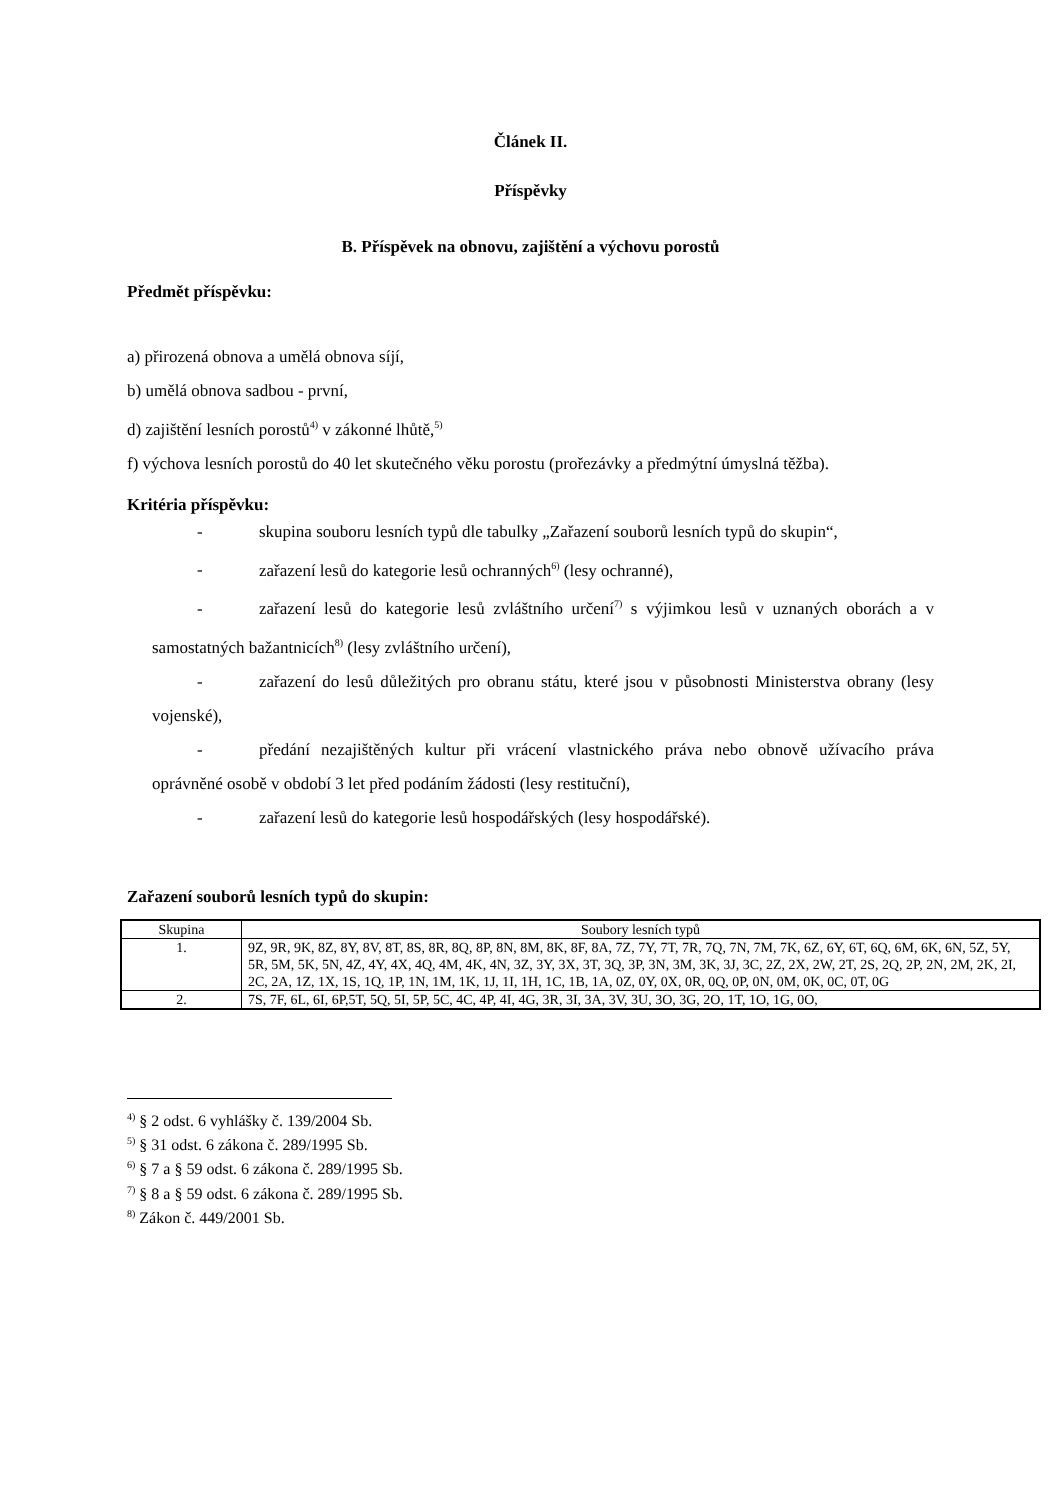Článek II.
Příspěvky
B. Příspěvek na obnovu, zajištění a výchovu porostů
Předmět příspěvku:
a) přirozená obnova a umělá obnova síjí,
b) umělá obnova sadbou - první,
d) zajištění lesních porostů<sup>4)</sup> v zákonné lhůtě,<sup>5)</sup>
f) výchova lesních porostů do 40 let skutečného věku porostu (prořezávky a předmýtní úmyslná těžba).
Kritéria příspěvku:
- skupina souboru lesních typů dle tabulky „Zařazení souborů lesních typů do skupin“,
- zařazení lesů do kategorie lesů ochranných<sup>6)</sup> (lesy ochranné),
- zařazení lesů do kategorie lesů zvláštního určení<sup>7)</sup> s výjimkou lesů v uznaných oborách a v samostatných bažantnicích<sup>8)</sup> (lesy zvláštního určení),
- zařazení do lesů důležitých pro obranu státu, které jsou v působnosti Ministerstva obrany (lesy vojenské),
- předání nezajištěných kultur při vrácení vlastnického práva nebo obnově užívacího práva oprávněné osobě v období 3 let před podáním žádosti (lesy restituční),
- zařazení lesů do kategorie lesů hospodářských (lesy hospodářské).
Zařazení souborů lesních typů do skupin:
| Skupina | Soubory lesních typů |
| 1. | 9Z, 9R, 9K, 8Z, 8Y, 8V, 8T, 8S, 8R, 8Q, 8P, 8N, 8M, 8K, 8F, 8A, 7Z, 7Y, 7T, 7R, 7Q, 7N, 7M, 7K, 6Z, 6Y, 6T, 6Q, 6M, 6K, 6N, 5Z, 5Y, 5R, 5M, 5K, 5N, 4Z, 4Y, 4X, 4Q, 4M, 4K, 4N, 3Z, 3Y, 3X, 3T, 3Q, 3P, 3N, 3M, 3K, 3J, 3C, 2Z, 2X, 2W, 2T, 2S, 2Q, 2P, 2N, 2M, 2K, 2I, 2C, 2A, 1Z, 1X, 1S, 1Q, 1P, 1N, 1M, 1K, 1J, 1I, 1H, 1C, 1B, 1A, 0Z, 0Y, 0X, 0R, 0Q, 0P, 0N, 0M, 0K, 0C, 0T, 0G |
| 2. | 7S, 7F, 6L, 6I, 6P,5T, 5Q, 5I, 5P, 5C, 4C, 4P, 4I, 4G, 3R, 3I, 3A, 3V, 3U, 3O, 3G, 2O, 1T, 1O, 1G, 0O, |
<sup>4)</sup> § 2 odst. 6 vyhlášky č. 139/2004 Sb.
<sup>5)</sup> § 31 odst. 6 zákona č. 289/1995 Sb.
<sup>6)</sup> § 7 a § 59 odst. 6 zákona č. 289/1995 Sb.
<sup>7)</sup> § 8 a § 59 odst. 6 zákona č. 289/1995 Sb.
<sup>8)</sup> Zákon č. 449/2001 Sb.